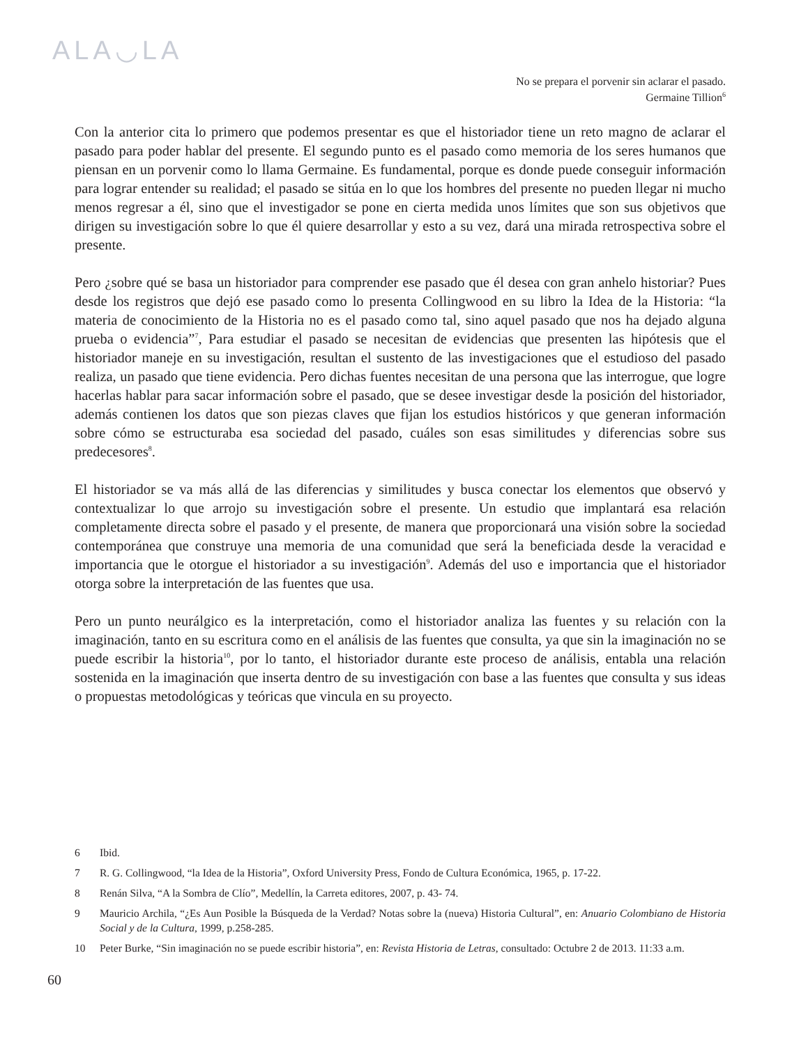ALA◡LA
No se prepara el porvenir sin aclarar el pasado.
Germaine Tillion<sup>6</sup>
Con la anterior cita lo primero que podemos presentar es que el historiador tiene un reto magno de aclarar el pasado para poder hablar del presente. El segundo punto es el pasado como memoria de los seres humanos que piensan en un porvenir como lo llama Germaine. Es fundamental, porque es donde puede conseguir información para lograr entender su realidad; el pasado se sitúa en lo que los hombres del presente no pueden llegar ni mucho menos regresar a él, sino que el investigador se pone en cierta medida unos límites que son sus objetivos que dirigen su investigación sobre lo que él quiere desarrollar y esto a su vez, dará una mirada retrospectiva sobre el presente.
Pero ¿sobre qué se basa un historiador para comprender ese pasado que él desea con gran anhelo historiar? Pues desde los registros que dejó ese pasado como lo presenta Collingwood en su libro la Idea de la Historia: “la materia de conocimiento de la Historia no es el pasado como tal, sino aquel pasado que nos ha dejado alguna prueba o evidencia”<sup>7</sup>, Para estudiar el pasado se necesitan de evidencias que presenten las hipótesis que el historiador maneje en su investigación, resultan el sustento de las investigaciones que el estudioso del pasado realiza, un pasado que tiene evidencia. Pero dichas fuentes necesitan de una persona que las interrogue, que logre hacerlas hablar para sacar información sobre el pasado, que se desee investigar desde la posición del historiador, además contienen los datos que son piezas claves que fijan los estudios históricos y que generan información sobre cómo se estructuraba esa sociedad del pasado, cuáles son esas similitudes y diferencias sobre sus predecesores<sup>8</sup>.
El historiador se va más allá de las diferencias y similitudes y busca conectar los elementos que observó y contextualizar lo que arrojo su investigación sobre el presente. Un estudio que implantará esa relación completamente directa sobre el pasado y el presente, de manera que proporcionará una visión sobre la sociedad contemporánea que construye una memoria de una comunidad que será la beneficiada desde la veracidad e importancia que le otorgue el historiador a su investigación<sup>9</sup>. Además del uso e importancia que el historiador otorga sobre la interpretación de las fuentes que usa.
Pero un punto neurálgico es la interpretación, como el historiador analiza las fuentes y su relación con la imaginación, tanto en su escritura como en el análisis de las fuentes que consulta, ya que sin la imaginación no se puede escribir la historia<sup>10</sup>, por lo tanto, el historiador durante este proceso de análisis, entabla una relación sostenida en la imaginación que inserta dentro de su investigación con base a las fuentes que consulta y sus ideas o propuestas metodológicas y teóricas que vincula en su proyecto.
6 Ibid.
7 R. G. Collingwood, “la Idea de la Historia”, Oxford University Press, Fondo de Cultura Económica, 1965, p. 17-22.
8 Renán Silva, “A la Sombra de Clío”, Medellín, la Carreta editores, 2007, p. 43- 74.
9 Mauricio Archila, “¿Es Aun Posible la Búsqueda de la Verdad? Notas sobre la (nueva) Historia Cultural”, en: Anuario Colombiano de Historia Social y de la Cultura, 1999, p.258-285.
10 Peter Burke, “Sin imaginación no se puede escribir historia”, en: Revista Historia de Letras, consultado: Octubre 2 de 2013. 11:33 a.m.
60